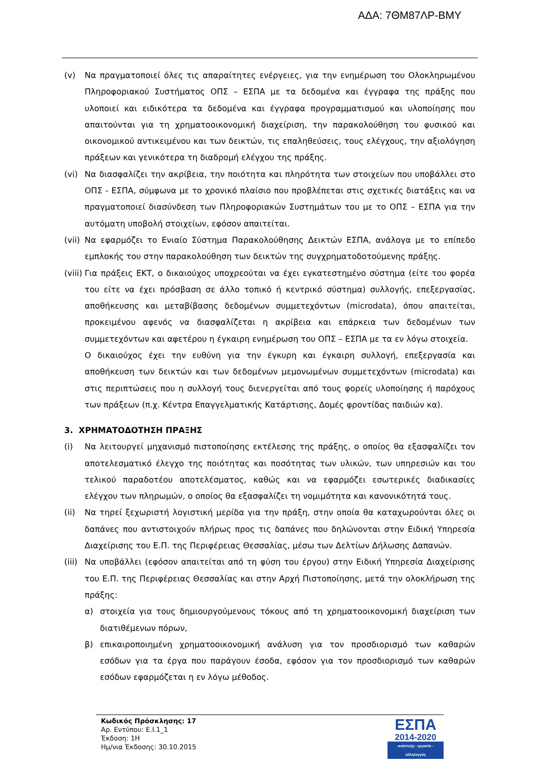ΑΔΑ: 7ΘΜ87ΛΡ-ΒΜΥ
(v) Να πραγματοποιεί όλες τις απαραίτητες ενέργειες, για την ενημέρωση του Ολοκληρωμένου Πληροφοριακού Συστήματος ΟΠΣ – ΕΣΠΑ με τα δεδομένα και έγγραφα της πράξης που υλοποιεί και ειδικότερα τα δεδομένα και έγγραφα προγραμματισμού και υλοποίησης που απαιτούνται για τη χρηματοοικονομική διαχείριση, την παρακολούθηση του φυσικού και οικονομικού αντικειμένου και των δεικτών, τις επαληθεύσεις, τους ελέγχους, την αξιολόγηση πράξεων και γενικότερα τη διαδρομή ελέγχου της πράξης.
(vi) Να διασφαλίζει την ακρίβεια, την ποιότητα και πληρότητα των στοιχείων που υποβάλλει στο ΟΠΣ - ΕΣΠΑ, σύμφωνα με το χρονικό πλαίσιο που προβλέπεται στις σχετικές διατάξεις και να πραγματοποιεί διασύνδεση των Πληροφοριακών Συστημάτων του με το ΟΠΣ – ΕΣΠΑ για την αυτόματη υποβολή στοιχείων, εφόσον απαιτείται.
(vii)
Να εφαρμόζει το Ενιαίο Σύστημα Παρακολούθησης Δεικτών ΕΣΠΑ, ανάλογα με το επίπεδο εμπλοκής του στην παρακολούθηση των δεικτών της συγχρηματοδοτούμενης πράξης.
(viii)
Για πράξεις ΕΚΤ, ο δικαιούχος υποχρεούται να έχει εγκατεστημένο σύστημα (είτε του φορέα του είτε να έχει πρόσβαση σε άλλο τοπικό ή κεντρικό σύστημα) συλλογής, επεξεργασίας, αποθήκευσης και μεταβίβασης δεδομένων συμμετεχόντων (microdata), όπου απαιτείται, προκειμένου αφενός να διασφαλίζεται η ακρίβεια και επάρκεια των δεδομένων των συμμετεχόντων και αφετέρου η έγκαιρη ενημέρωση του ΟΠΣ – ΕΣΠΑ με τα εν λόγω στοιχεία.
Ο δικαιούχος έχει την ευθύνη για την έγκυρη και έγκαιρη συλλογή, επεξεργασία και αποθήκευση των δεικτών και των δεδομένων μεμονωμένων συμμετεχόντων (microdata) και στις περιπτώσεις που η συλλογή τους διενεργείται από τους φορείς υλοποίησης ή παρόχους των πράξεων (π.χ. Κέντρα Επαγγελματικής Κατάρτισης, Δομές φροντίδας παιδιών κα).
3. ΧΡΗΜΑΤΟΔΟΤΗΣΗ ΠΡΑΞΗΣ
(i) Να λειτουργεί μηχανισμό πιστοποίησης εκτέλεσης της πράξης, ο οποίος θα εξασφαλίζει τον αποτελεσματικό έλεγχο της ποιότητας και ποσότητας των υλικών, των υπηρεσιών και του τελικού παραδοτέου αποτελέσματος, καθώς και να εφαρμόζει εσωτερικές διαδικασίες ελέγχου των πληρωμών, ο οποίος θα εξασφαλίζει τη νομιμότητα και κανονικότητά τους.
(ii) Να τηρεί ξεχωριστή λογιστική μερίδα για την πράξη, στην οποία θα καταχωρούνται όλες οι δαπάνες που αντιστοιχούν πλήρως προς τις δαπάνες που δηλώνονται στην Ειδική Υπηρεσία Διαχείρισης του Ε.Π. της Περιφέρειας Θεσσαλίας, μέσω των Δελτίων Δήλωσης Δαπανών.
(iii)
Να υποβάλλει (εφόσον απαιτείται από τη φύση του έργου) στην Ειδική Υπηρεσία Διαχείρισης του Ε.Π. της Περιφέρειας Θεσσαλίας και στην Αρχή Πιστοποίησης, μετά την ολοκλήρωση της πράξης:
α) στοιχεία για τους δημιουργούμενους τόκους από τη χρηματοοικονομική διαχείριση των διατιθέμενων πόρων,
β) επικαιροποιημένη χρηματοοικονομική ανάλυση για τον προσδιορισμό των καθαρών εσόδων για τα έργα που παράγουν έσοδα, εφόσον για τον προσδιορισμό των καθαρών εσόδων εφαρμόζεται η εν λόγω μέθοδος.
Κωδικός Πρόσκλησης: 17
Αρ. Εντύπου: Ε.Ι.1_1
Έκδοση: 1Η
Ημ/νια Έκδοσης: 30.10.2015
ΕΣΠΑ
2014-2020
ανάπτυξη - εργασία - αλληλεγγύη